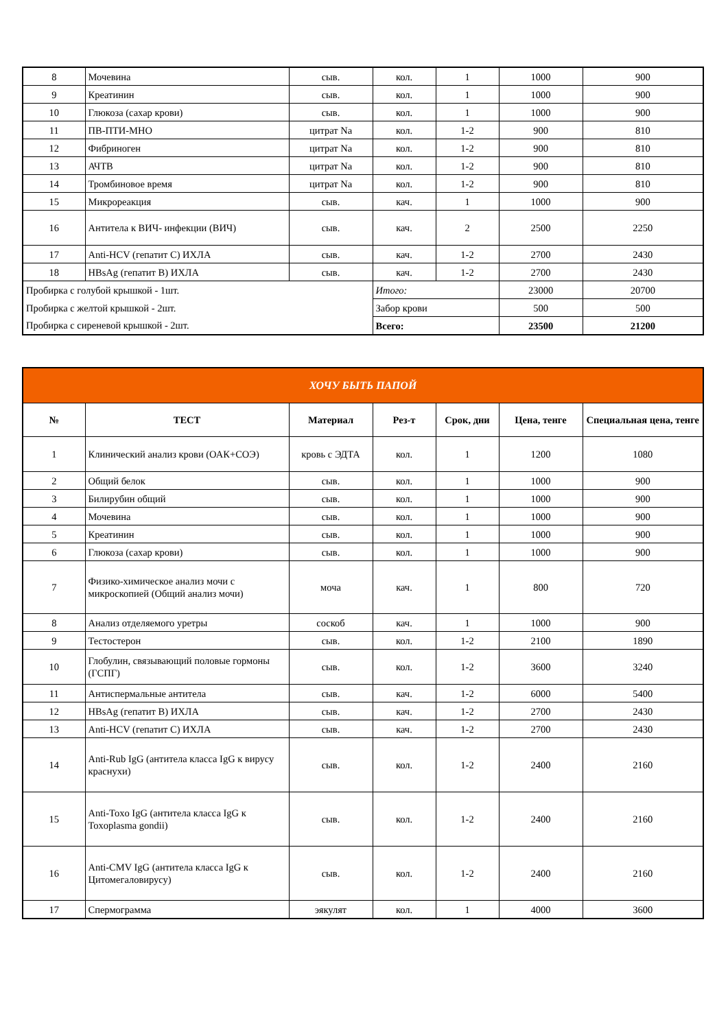| 8 | Мочевина | сыв. | кол. | 1 | 1000 | 900 |
| 9 | Креатинин | сыв. | кол. | 1 | 1000 | 900 |
| 10 | Глюкоза (сахар крови) | сыв. | кол. | 1 | 1000 | 900 |
| 11 | ПВ-ПТИ-МНО | цитрат Na | кол. | 1-2 | 900 | 810 |
| 12 | Фибриноген | цитрат Na | кол. | 1-2 | 900 | 810 |
| 13 | АЧТВ | цитрат Na | кол. | 1-2 | 900 | 810 |
| 14 | Тромбиновое время | цитрат Na | кол. | 1-2 | 900 | 810 |
| 15 | Микрореакция | сыв. | кач. | 1 | 1000 | 900 |
| 16 | Антитела к ВИЧ- инфекции (ВИЧ) | сыв. | кач. | 2 | 2500 | 2250 |
| 17 | Anti-HCV (гепатит С) ИХЛА | сыв. | кач. | 1-2 | 2700 | 2430 |
| 18 | HBsAg (гепатит В) ИХЛА | сыв. | кач. | 1-2 | 2700 | 2430 |
| Пробирка с голубой крышкой - 1шт. | | | Итого: | | 23000 | 20700 |
| Пробирка с желтой крышкой - 2шт. | | | Забор крови | | 500 | 500 |
| Пробирка с сиреневой крышкой - 2шт. | | | Всего: | | 23500 | 21200 |
| ХОЧУ БЫТЬ ПАПОЙ | | | | | | |
| --- | --- | --- | --- | --- | --- | --- |
| № | ТЕСТ | Материал | Рез-т | Срок, дни | Цена, тенге | Специальная цена, тенге |
| 1 | Клинический анализ крови (ОАК+СОЭ) | кровь с ЭДТА | кол. | 1 | 1200 | 1080 |
| 2 | Общий белок | сыв. | кол. | 1 | 1000 | 900 |
| 3 | Билирубин общий | сыв. | кол. | 1 | 1000 | 900 |
| 4 | Мочевина | сыв. | кол. | 1 | 1000 | 900 |
| 5 | Креатинин | сыв. | кол. | 1 | 1000 | 900 |
| 6 | Глюкоза (сахар крови) | сыв. | кол. | 1 | 1000 | 900 |
| 7 | Физико-химическое анализ мочи с микроскопией (Общий анализ мочи) | моча | кач. | 1 | 800 | 720 |
| 8 | Анализ отделяемого уретры | соскоб | кач. | 1 | 1000 | 900 |
| 9 | Тестостерон | сыв. | кол. | 1-2 | 2100 | 1890 |
| 10 | Глобулин, связывающий половые гормоны (ГСПГ) | сыв. | кол. | 1-2 | 3600 | 3240 |
| 11 | Антиспермальные антитела | сыв. | кач. | 1-2 | 6000 | 5400 |
| 12 | HBsAg (гепатит В) ИХЛА | сыв. | кач. | 1-2 | 2700 | 2430 |
| 13 | Anti-HCV (гепатит С) ИХЛА | сыв. | кач. | 1-2 | 2700 | 2430 |
| 14 | Anti-Rub IgG (антитела класса IgG к вирусу краснухи) | сыв. | кол. | 1-2 | 2400 | 2160 |
| 15 | Anti-Toxo IgG (антитела класса IgG к Toxoplasma gondii) | сыв. | кол. | 1-2 | 2400 | 2160 |
| 16 | Anti-CMV IgG (антитела класса IgG к Цитомегаловирусу) | сыв. | кол. | 1-2 | 2400 | 2160 |
| 17 | Спермограмма | эякулят | кол. | 1 | 4000 | 3600 |